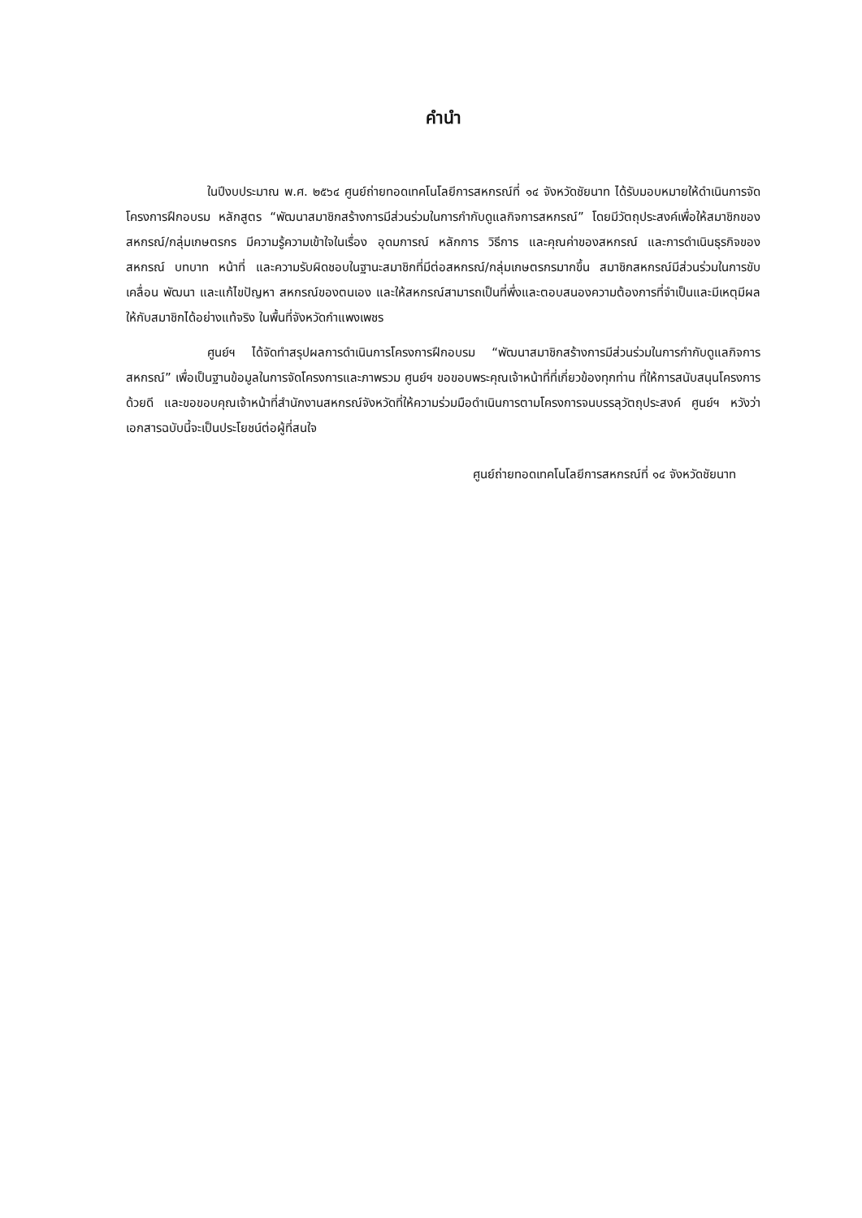คำนำ
ในปีงบประมาณ พ.ศ. ๒๕๖๔ ศูนย์ถ่ายทอดเทคโนโลยีการสหกรณ์ที่ ๑๔ จังหวัดชัยนาท ได้รับมอบหมายให้ดำเนินการจัดโครงการฝึกอบรม หลักสูตร “พัฒนาสมาชิกสร้างการมีส่วนร่วมในการกำกับดูแลกิจการสหกรณ์” โดยมีวัตถุประสงค์เพื่อให้สมาชิกของสหกรณ์/กลุ่มเกษตรกร มีความรู้ความเข้าใจในเรื่อง อุดมการณ์ หลักการ วิธีการ และคุณค่าของสหกรณ์ และการดำเนินธุรกิจของสหกรณ์ บทบาท หน้าที่ และความรับผิดชอบในฐานะสมาชิกที่มีต่อสหกรณ์/กลุ่มเกษตรกรมากขึ้น สมาชิกสหกรณ์มีส่วนร่วมในการขับเคลื่อน พัฒนา และแก้ไขปัญหา สหกรณ์ของตนเอง และให้สหกรณ์สามารถเป็นที่พึ่งและตอบสนองความต้องการที่จำเป็นและมีเหตุมีผลให้กับสมาชิกได้อย่างแท้จริง ในพื้นที่จังหวัดกำแพงเพชร
ศูนย์ฯ ได้จัดทำสรุปผลการดำเนินการโครงการฝึกอบรม “พัฒนาสมาชิกสร้างการมีส่วนร่วมในการกำกับดูแลกิจการสหกรณ์” เพื่อเป็นฐานข้อมูลในการจัดโครงการและภาพรวม ศูนย์ฯ ขอขอบพระคุณเจ้าหน้าที่ที่เกี่ยวข้องทุกท่าน ที่ให้การสนับสนุนโครงการด้วยดี และขอขอบคุณเจ้าหน้าที่สำนักงานสหกรณ์จังหวัดที่ให้ความร่วมมือดำเนินการตามโครงการจนบรรลุวัตถุประสงค์ ศูนย์ฯ หวังว่าเอกสารฉบับนี้จะเป็นประโยชน์ต่อผู้ที่สนใจ
ศูนย์ถ่ายทอดเทคโนโลยีการสหกรณ์ที่ ๑๔ จังหวัดชัยนาท